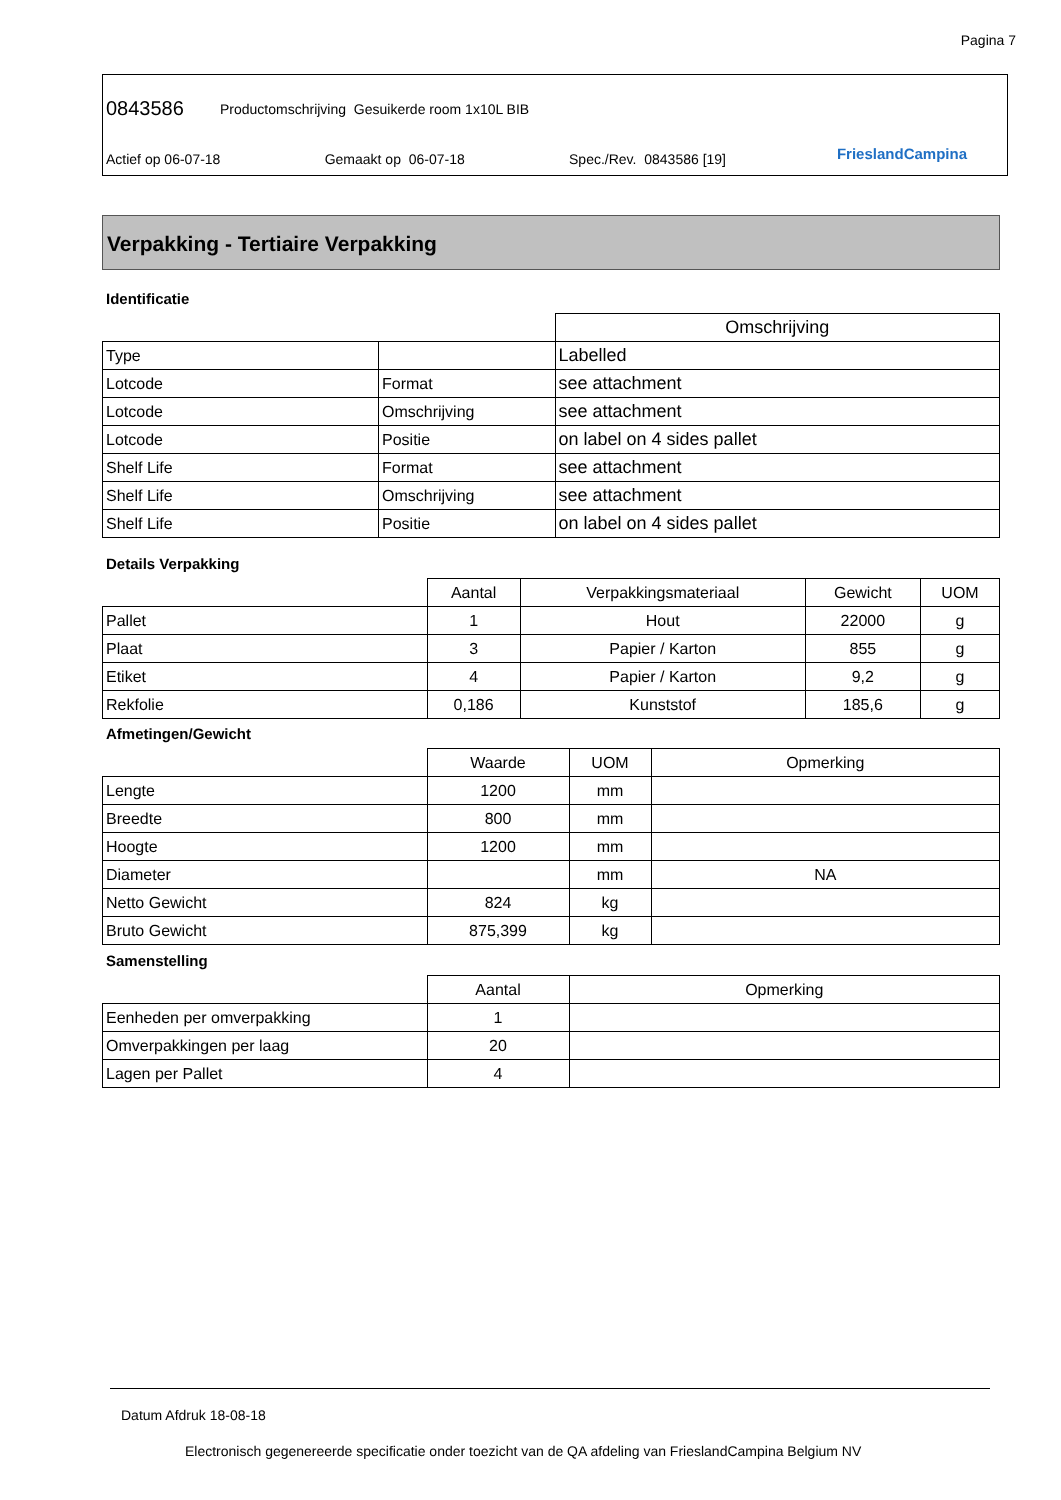Pagina 7
0843586
Productomschrijving Gesuikerde room 1x10L BIB
Actief op 06-07-18 Gemaakt op 06-07-18 Spec./Rev. 0843586 [19] FrieslandCampina
Verpakking - Tertiaire Verpakking
Identificatie
| | | Omschrijving |
| --- | --- | --- |
| Type | | Labelled |
| Lotcode | Format | see attachment |
| Lotcode | Omschrijving | see attachment |
| Lotcode | Positie | on label on 4 sides pallet |
| Shelf Life | Format | see attachment |
| Shelf Life | Omschrijving | see attachment |
| Shelf Life | Positie | on label on 4 sides pallet |
Details Verpakking
| | Aantal | Verpakkingsmateriaal | Gewicht | UOM |
| --- | --- | --- | --- | --- |
| Pallet | 1 | Hout | 22000 | g |
| Plaat | 3 | Papier / Karton | 855 | g |
| Etiket | 4 | Papier / Karton | 9,2 | g |
| Rekfolie | 0,186 | Kunststof | 185,6 | g |
Afmetingen/Gewicht
| | Waarde | UOM | Opmerking |
| --- | --- | --- | --- |
| Lengte | 1200 | mm | |
| Breedte | 800 | mm | |
| Hoogte | 1200 | mm | |
| Diameter | | mm | NA |
| Netto Gewicht | 824 | kg | |
| Bruto Gewicht | 875,399 | kg | |
Samenstelling
| | Aantal | Opmerking |
| --- | --- | --- |
| Eenheden per omverpakking | 1 | |
| Omverpakkingen per laag | 20 | |
| Lagen per Pallet | 4 | |
Datum Afdruk 18-08-18
Electronisch gegenereerde specificatie onder toezicht van de QA afdeling van FrieslandCampina Belgium NV